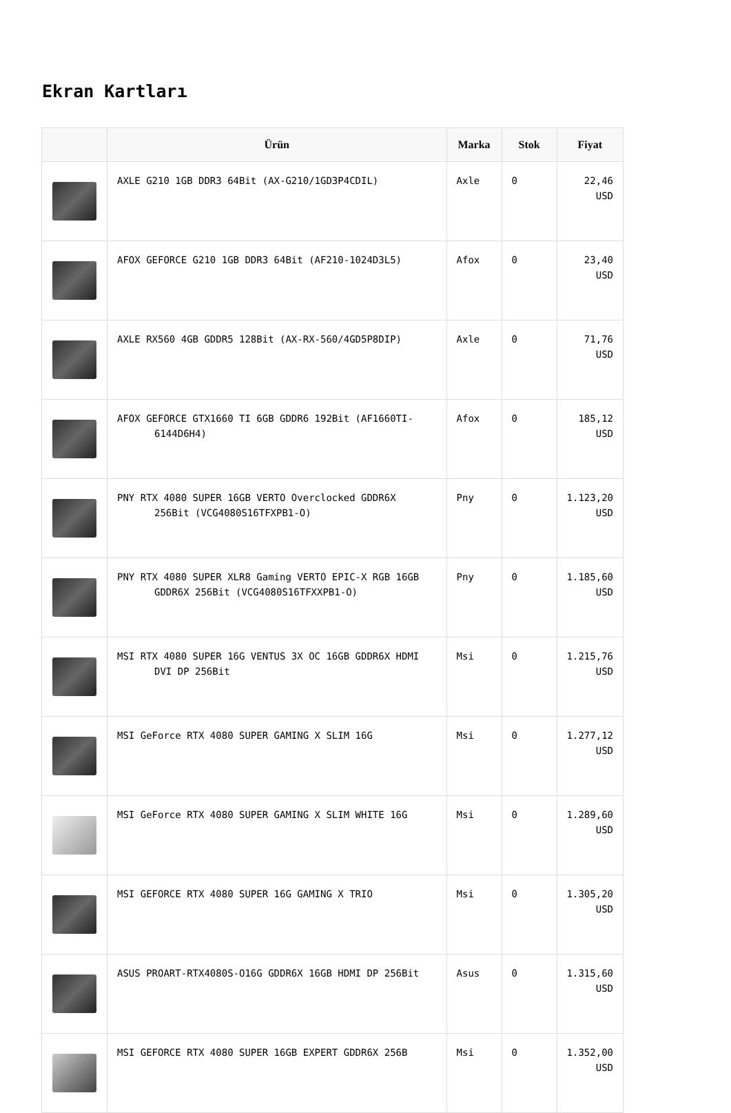Ekran Kartları
| | Ürün | Marka | Stok | Fiyat |
| --- | --- | --- | --- | --- |
| | AXLE G210 1GB DDR3 64Bit (AX-G210/1GD3P4CDIL) | Axle | 0 | 22,46 USD |
| | AFOX GEFORCE G210 1GB DDR3 64Bit (AF210-1024D3L5) | Afox | 0 | 23,40 USD |
| | AXLE RX560 4GB GDDR5 128Bit (AX-RX-560/4GD5P8DIP) | Axle | 0 | 71,76 USD |
| | AFOX GEFORCE GTX1660 TI 6GB GDDR6 192Bit (AF1660TI-6144D6H4) | Afox | 0 | 185,12 USD |
| | PNY RTX 4080 SUPER 16GB VERTO Overclocked GDDR6X 256Bit (VCG4080S16TFXPB1-O) | Pny | 0 | 1.123,20 USD |
| | PNY RTX 4080 SUPER XLR8 Gaming VERTO EPIC-X RGB 16GB GDDR6X 256Bit (VCG4080S16TFXXPB1-O) | Pny | 0 | 1.185,60 USD |
| | MSI RTX 4080 SUPER 16G VENTUS 3X OC 16GB GDDR6X HDMI DVI DP 256Bit | Msi | 0 | 1.215,76 USD |
| | MSI GeForce RTX 4080 SUPER GAMING X SLIM 16G | Msi | 0 | 1.277,12 USD |
| | MSI GeForce RTX 4080 SUPER GAMING X SLIM WHITE 16G | Msi | 0 | 1.289,60 USD |
| | MSI GEFORCE RTX 4080 SUPER 16G GAMING X TRIO | Msi | 0 | 1.305,20 USD |
| | ASUS PROART-RTX4080S-O16G GDDR6X 16GB HDMI DP 256Bit | Asus | 0 | 1.315,60 USD |
| | MSI GEFORCE RTX 4080 SUPER 16GB EXPERT GDDR6X 256B | Msi | 0 | 1.352,00 USD |